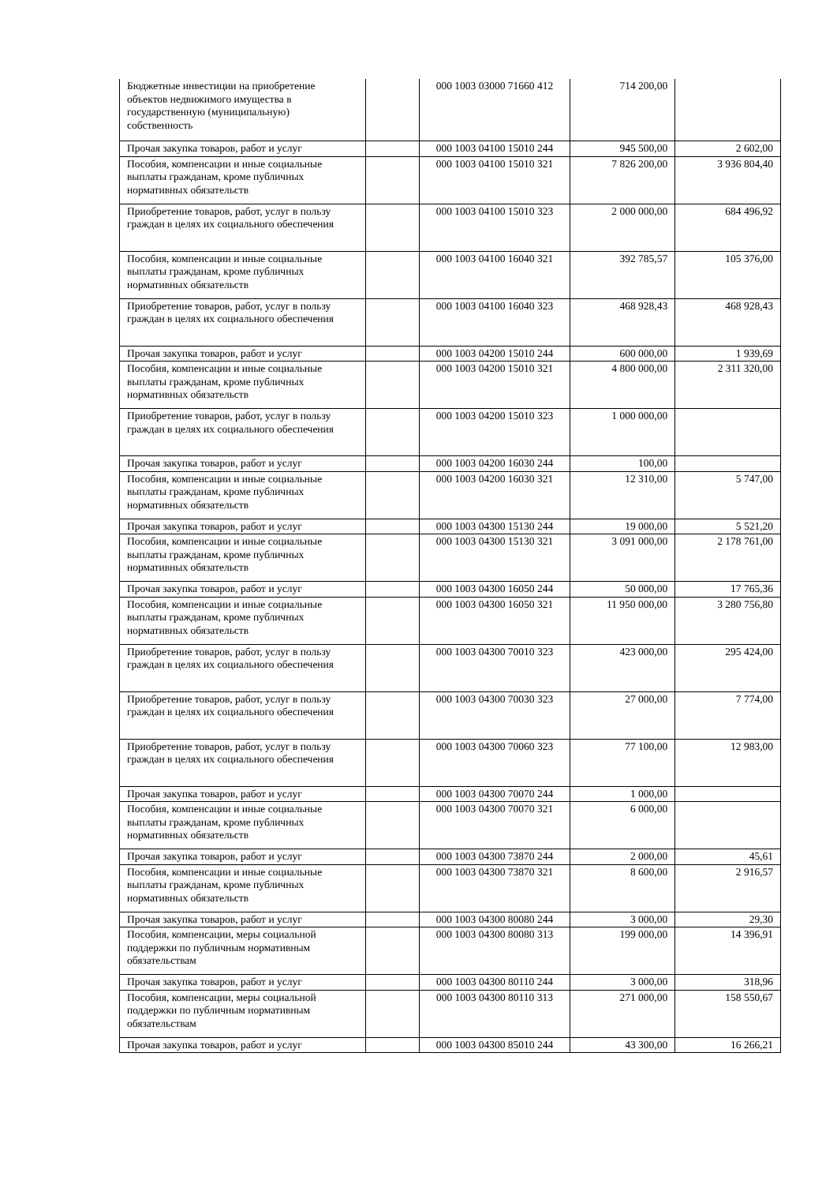| Бюджетные инвестиции на приобретение объектов недвижимого имущества в государственную (муниципальную) собственность | | 000 1003 03000 71660 412 | 714 200,00 | |
| Прочая закупка товаров, работ и услуг | | 000 1003 04100 15010 244 | 945 500,00 | 2 602,00 |
| Пособия, компенсации и иные социальные выплаты гражданам, кроме публичных нормативных обязательств | | 000 1003 04100 15010 321 | 7 826 200,00 | 3 936 804,40 |
| Приобретение товаров, работ, услуг в пользу граждан в целях их социального обеспечения | | 000 1003 04100 15010 323 | 2 000 000,00 | 684 496,92 |
| Пособия, компенсации и иные социальные выплаты гражданам, кроме публичных нормативных обязательств | | 000 1003 04100 16040 321 | 392 785,57 | 105 376,00 |
| Приобретение товаров, работ, услуг в пользу граждан в целях их социального обеспечения | | 000 1003 04100 16040 323 | 468 928,43 | 468 928,43 |
| Прочая закупка товаров, работ и услуг | | 000 1003 04200 15010 244 | 600 000,00 | 1 939,69 |
| Пособия, компенсации и иные социальные выплаты гражданам, кроме публичных нормативных обязательств | | 000 1003 04200 15010 321 | 4 800 000,00 | 2 311 320,00 |
| Приобретение товаров, работ, услуг в пользу граждан в целях их социального обеспечения | | 000 1003 04200 15010 323 | 1 000 000,00 | |
| Прочая закупка товаров, работ и услуг | | 000 1003 04200 16030 244 | 100,00 | |
| Пособия, компенсации и иные социальные выплаты гражданам, кроме публичных нормативных обязательств | | 000 1003 04200 16030 321 | 12 310,00 | 5 747,00 |
| Прочая закупка товаров, работ и услуг | | 000 1003 04300 15130 244 | 19 000,00 | 5 521,20 |
| Пособия, компенсации и иные социальные выплаты гражданам, кроме публичных нормативных обязательств | | 000 1003 04300 15130 321 | 3 091 000,00 | 2 178 761,00 |
| Прочая закупка товаров, работ и услуг | | 000 1003 04300 16050 244 | 50 000,00 | 17 765,36 |
| Пособия, компенсации и иные социальные выплаты гражданам, кроме публичных нормативных обязательств | | 000 1003 04300 16050 321 | 11 950 000,00 | 3 280 756,80 |
| Приобретение товаров, работ, услуг в пользу граждан в целях их социального обеспечения | | 000 1003 04300 70010 323 | 423 000,00 | 295 424,00 |
| Приобретение товаров, работ, услуг в пользу граждан в целях их социального обеспечения | | 000 1003 04300 70030 323 | 27 000,00 | 7 774,00 |
| Приобретение товаров, работ, услуг в пользу граждан в целях их социального обеспечения | | 000 1003 04300 70060 323 | 77 100,00 | 12 983,00 |
| Прочая закупка товаров, работ и услуг | | 000 1003 04300 70070 244 | 1 000,00 | |
| Пособия, компенсации и иные социальные выплаты гражданам, кроме публичных нормативных обязательств | | 000 1003 04300 70070 321 | 6 000,00 | |
| Прочая закупка товаров, работ и услуг | | 000 1003 04300 73870 244 | 2 000,00 | 45,61 |
| Пособия, компенсации и иные социальные выплаты гражданам, кроме публичных нормативных обязательств | | 000 1003 04300 73870 321 | 8 600,00 | 2 916,57 |
| Прочая закупка товаров, работ и услуг | | 000 1003 04300 80080 244 | 3 000,00 | 29,30 |
| Пособия, компенсации, меры социальной поддержки по публичным нормативным обязательствам | | 000 1003 04300 80080 313 | 199 000,00 | 14 396,91 |
| Прочая закупка товаров, работ и услуг | | 000 1003 04300 80110 244 | 3 000,00 | 318,96 |
| Пособия, компенсации, меры социальной поддержки по публичным нормативным обязательствам | | 000 1003 04300 80110 313 | 271 000,00 | 158 550,67 |
| Прочая закупка товаров, работ и услуг | | 000 1003 04300 85010 244 | 43 300,00 | 16 266,21 |